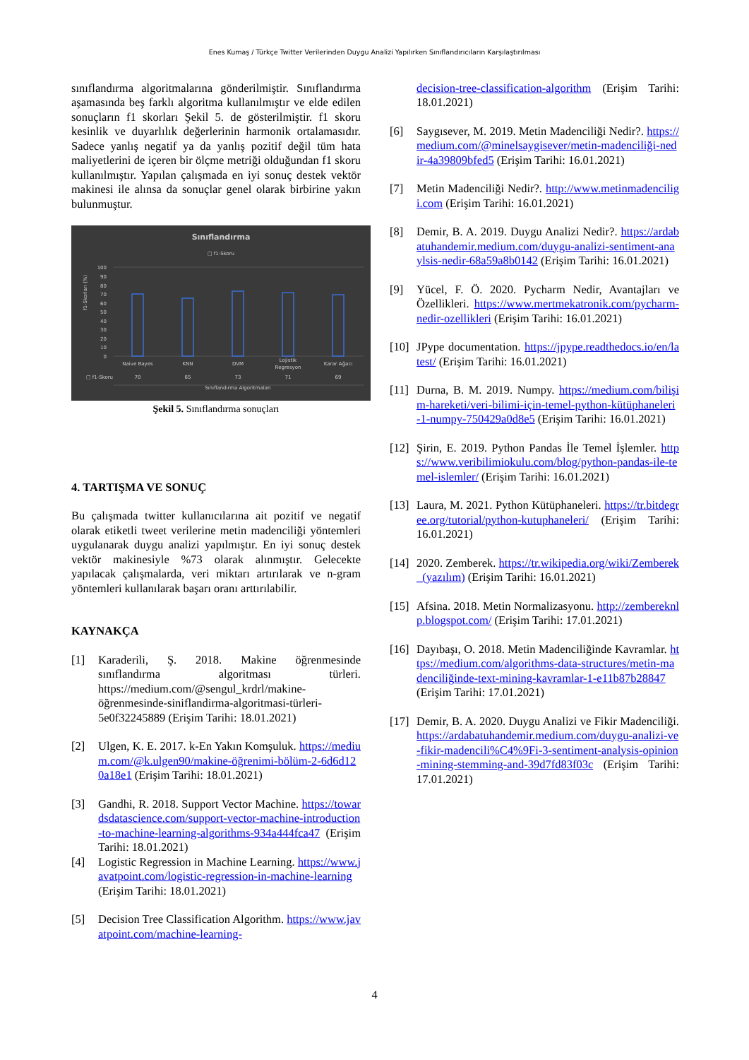Enes Kumaş / Türkçe Twitter Verilerinden Duygu Analizi Yapılırken Sınıflandırıcıların Karşılaştırılması
sınıflandırma algoritmalarına gönderilmiştir. Sınıflandırma aşamasında beş farklı algoritma kullanılmıştır ve elde edilen sonuçların f1 skorları Şekil 5. de gösterilmiştir. f1 skoru kesinlik ve duyarlılık değerlerinin harmonik ortalamasıdır. Sadece yanlış negatif ya da yanlış pozitif değil tüm hata maliyetlerini de içeren bir ölçme metriği olduğundan f1 skoru kullanılmıştır. Yapılan çalışmada en iyi sonuç destek vektör makinesi ile alınsa da sonuçlar genel olarak birbirine yakın bulunmuştur.
Sınıflandırma
□ f1-Skoru
f1-Skorları (%)
100
90
80
70
60
50
40
30
20
10
0
Naive Bayes
KNN
DVM
Lojistik
Regresyon
Karar Ağacı
□ f1-Skoru
70
65
73
71
69
Sınıflandırma Algoritmaları
Şekil 5. Sınıflandırma sonuçları
4. TARTIŞMA VE SONUÇ
Bu çalışmada twitter kullanıcılarına ait pozitif ve negatif olarak etiketli tweet verilerine metin madenciliği yöntemleri uygulanarak duygu analizi yapılmıştır. En iyi sonuç destek vektör makinesiyle %73 olarak alınmıştır. Gelecekte yapılacak çalışmalarda, veri miktarı artırılarak ve n-gram yöntemleri kullanılarak başarı oranı arttırılabilir.
KAYNAKÇA
[1] Karaderili, Ş. 2018. Makine öğrenmesinde sınıflandırma algoritması türleri. https://medium.com/@sengul_krdrl/makine-öğrenmesinde-siniflandirma-algoritmasi-türleri-5e0f32245889 (Erişim Tarihi: 18.01.2021)
[2] Ulgen, K. E. 2017. k-En Yakın Komşuluk. https://medium.com/@k.ulgen90/makine-öğrenimi-bölüm-2-6d6d120a18e1 (Erişim Tarihi: 18.01.2021)
[3] Gandhi, R. 2018. Support Vector Machine. https://towardsdatascience.com/support-vector-machine-introduction-to-machine-learning-algorithms-934a444fca47 (Erişim Tarihi: 18.01.2021)
[4] Logistic Regression in Machine Learning. https://www.javatpoint.com/logistic-regression-in-machine-learning (Erişim Tarihi: 18.01.2021)
[5] Decision Tree Classification Algorithm. https://www.javatpoint.com/machine-learning-
decision-tree-classification-algorithm (Erişim Tarihi: 18.01.2021)
[6] Saygısever, M. 2019. Metin Madenciliği Nedir?. https://medium.com/@minelsaygisever/metin-madenciliği-nedir-4a39809bfed5 (Erişim Tarihi: 16.01.2021)
[7] Metin Madenciliği Nedir?. http://www.metinmadenciligi.com (Erişim Tarihi: 16.01.2021)
[8] Demir, B. A. 2019. Duygu Analizi Nedir?. https://ardabatuhandemir.medium.com/duygu-analizi-sentiment-anaylsis-nedir-68a59a8b0142 (Erişim Tarihi: 16.01.2021)
[9] Yücel, F. Ö. 2020. Pycharm Nedir, Avantajları ve Özellikleri. https://www.mertmekatronik.com/pycharm-nedir-ozellikleri (Erişim Tarihi: 16.01.2021)
[10] JPype documentation. https://jpype.readthedocs.io/en/latest/ (Erişim Tarihi: 16.01.2021)
[11] Durna, B. M. 2019. Numpy. https://medium.com/bilişim-hareketi/veri-bilimi-için-temel-python-kütüphaneleri-1-numpy-750429a0d8e5 (Erişim Tarihi: 16.01.2021)
[12] Şirin, E. 2019. Python Pandas İle Temel İşlemler. https://www.veribilimiokulu.com/blog/python-pandas-ile-temel-islemler/ (Erişim Tarihi: 16.01.2021)
[13] Laura, M. 2021. Python Kütüphaneleri. https://tr.bitdegree.org/tutorial/python-kutuphaneleri/ (Erişim Tarihi: 16.01.2021)
[14] 2020. Zemberek. https://tr.wikipedia.org/wiki/Zemberek_(yazılım) (Erişim Tarihi: 16.01.2021)
[15] Afsina. 2018. Metin Normalizasyonu. http://zembereknlp.blogspot.com/ (Erişim Tarihi: 17.01.2021)
[16] Dayıbaşı, O. 2018. Metin Madenciliğinde Kavramlar. https://medium.com/algorithms-data-structures/metin-madenciliğinde-text-mining-kavramlar-1-e11b87b28847 (Erişim Tarihi: 17.01.2021)
[17] Demir, B. A. 2020. Duygu Analizi ve Fikir Madenciliği. https://ardabatuhandemir.medium.com/duygu-analizi-ve-fikir-madencili%C4%9Fi-3-sentiment-analysis-opinion-mining-stemming-and-39d7fd83f03c (Erişim Tarihi: 17.01.2021)
4